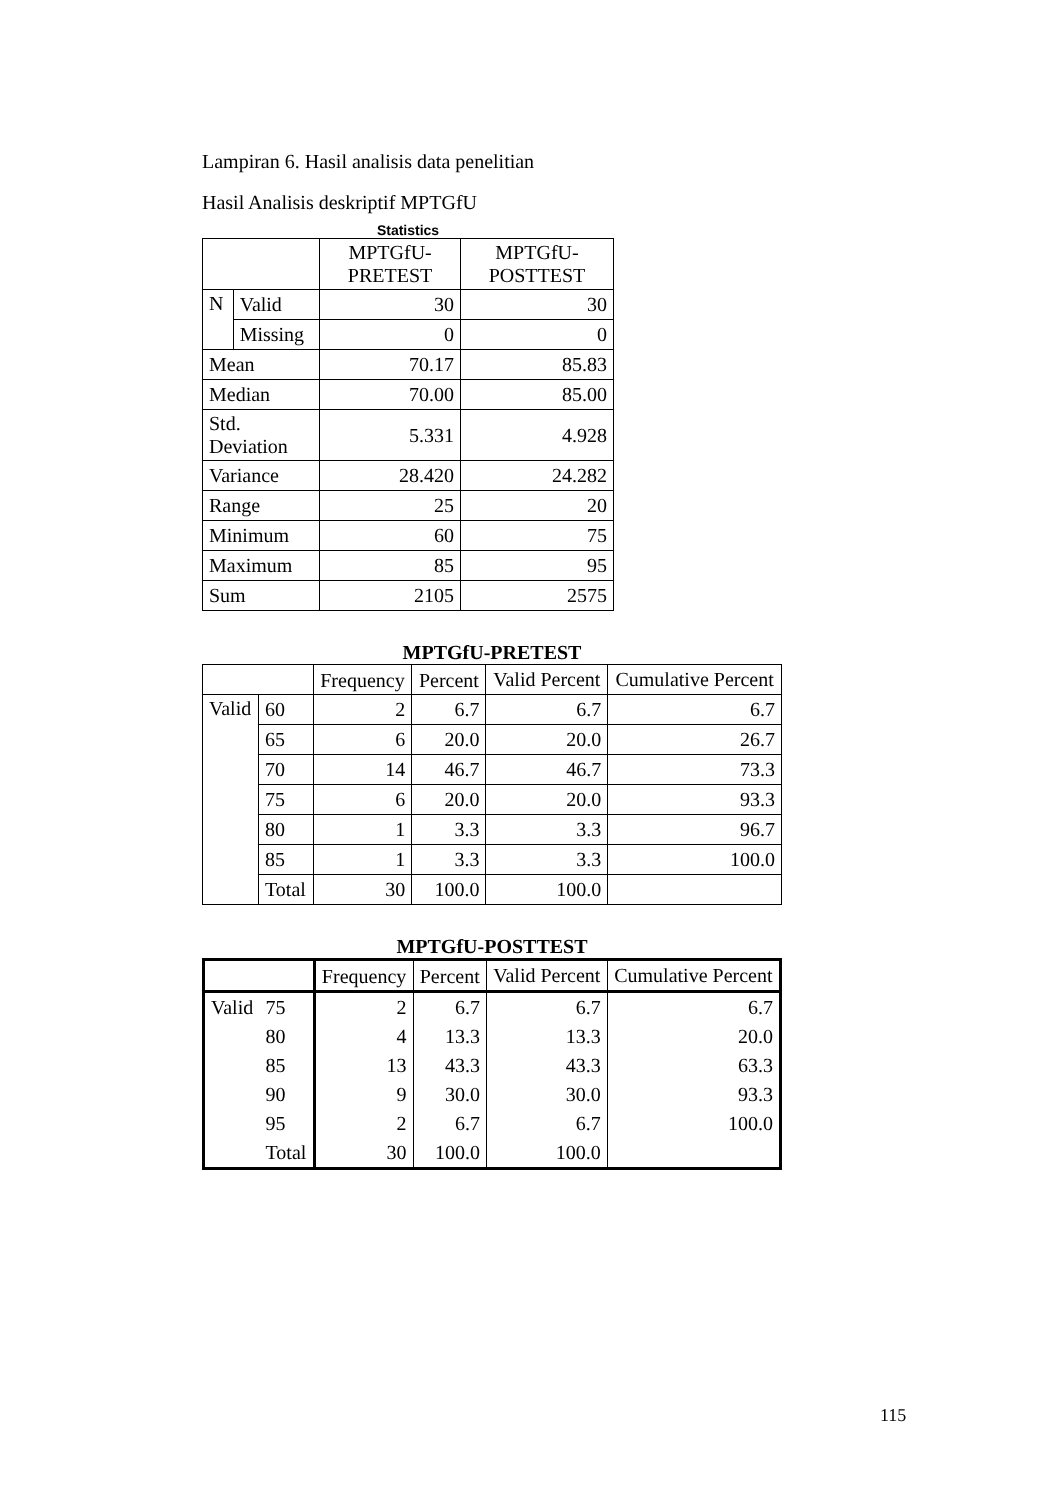Lampiran 6. Hasil analisis data penelitian
Hasil Analisis deskriptif MPTGfU
Statistics
| | | MPTGfU-PRETEST | MPTGfU-POSTTEST |
| --- | --- | --- | --- |
| N | Valid | 30 | 30 |
| | Missing | 0 | 0 |
| Mean | | 70.17 | 85.83 |
| Median | | 70.00 | 85.00 |
| Std. Deviation | | 5.331 | 4.928 |
| Variance | | 28.420 | 24.282 |
| Range | | 25 | 20 |
| Minimum | | 60 | 75 |
| Maximum | | 85 | 95 |
| Sum | | 2105 | 2575 |
MPTGfU-PRETEST
| | | Frequency | Percent | Valid Percent | Cumulative Percent |
| --- | --- | --- | --- | --- | --- |
| Valid | 60 | 2 | 6.7 | 6.7 | 6.7 |
| | 65 | 6 | 20.0 | 20.0 | 26.7 |
| | 70 | 14 | 46.7 | 46.7 | 73.3 |
| | 75 | 6 | 20.0 | 20.0 | 93.3 |
| | 80 | 1 | 3.3 | 3.3 | 96.7 |
| | 85 | 1 | 3.3 | 3.3 | 100.0 |
| | Total | 30 | 100.0 | 100.0 | |
MPTGfU-POSTTEST
| | | Frequency | Percent | Valid Percent | Cumulative Percent |
| --- | --- | --- | --- | --- | --- |
| Valid | 75 | 2 | 6.7 | 6.7 | 6.7 |
| | 80 | 4 | 13.3 | 13.3 | 20.0 |
| | 85 | 13 | 43.3 | 43.3 | 63.3 |
| | 90 | 9 | 30.0 | 30.0 | 93.3 |
| | 95 | 2 | 6.7 | 6.7 | 100.0 |
| | Total | 30 | 100.0 | 100.0 | |
115